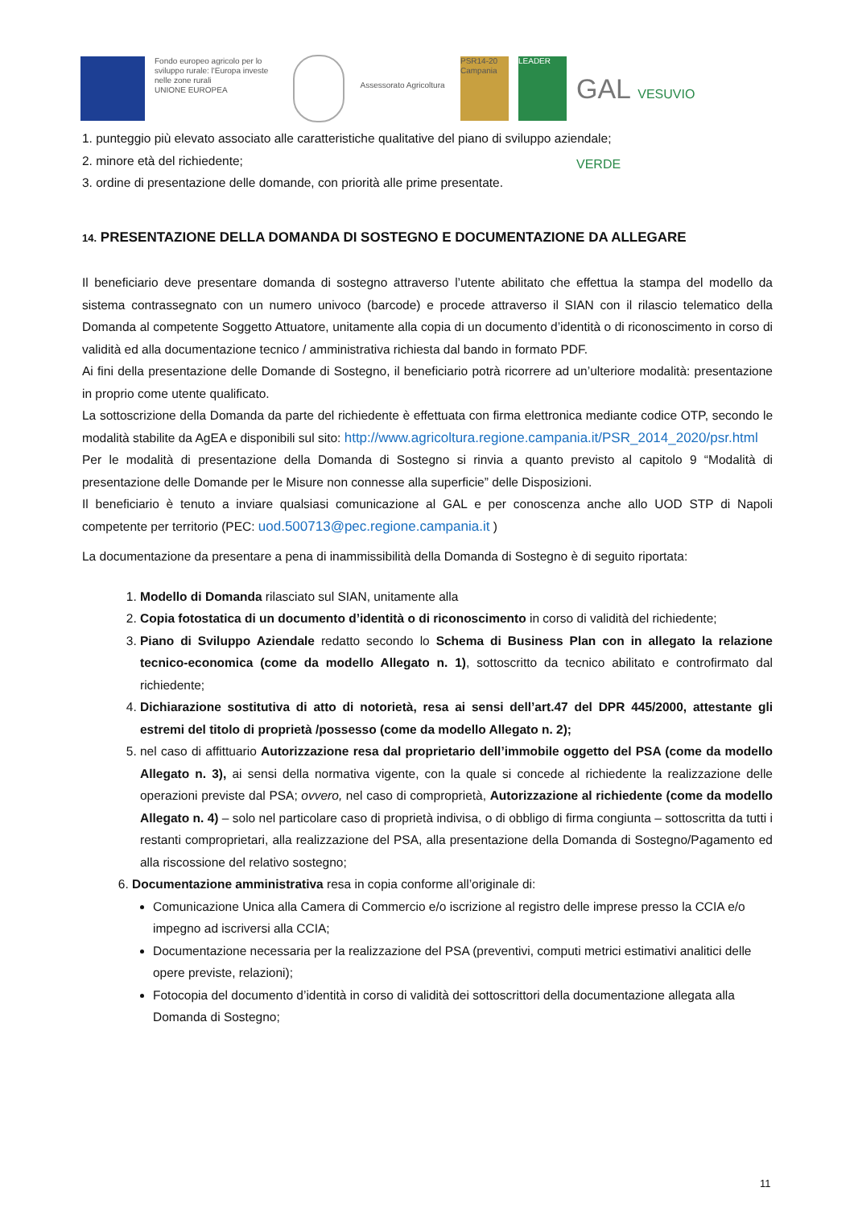Fondo europeo agricolo per lo sviluppo rurale: l'Europa investe nelle zone rurali
UNIONE EUROPEA
Assessorato Agricoltura
PSR14-20 Campania
LEADER
GAL VESUVIO VERDE
1. punteggio più elevato associato alle caratteristiche qualitative del piano di sviluppo aziendale;
2. minore età del richiedente;
3. ordine di presentazione delle domande, con priorità alle prime presentate.
14. PRESENTAZIONE DELLA DOMANDA DI SOSTEGNO E DOCUMENTAZIONE DA ALLEGARE
Il beneficiario deve presentare domanda di sostegno attraverso l’utente abilitato che effettua la stampa del modello da sistema contrassegnato con un numero univoco (barcode) e procede attraverso il SIAN con il rilascio telematico della Domanda al competente Soggetto Attuatore, unitamente alla copia di un documento d’identità o di riconoscimento in corso di validità ed alla documentazione tecnico / amministrativa richiesta dal bando in formato PDF.
Ai fini della presentazione delle Domande di Sostegno, il beneficiario potrà ricorrere ad un’ulteriore modalità: presentazione in proprio come utente qualificato.
La sottoscrizione della Domanda da parte del richiedente è effettuata con firma elettronica mediante codice OTP, secondo le modalità stabilite da AgEA e disponibili sul sito: http://www.agricoltura.regione.campania.it/PSR_2014_2020/psr.html
Per le modalità di presentazione della Domanda di Sostegno si rinvia a quanto previsto al capitolo 9 “Modalità di presentazione delle Domande per le Misure non connesse alla superficie” delle Disposizioni.
Il beneficiario è tenuto a inviare qualsiasi comunicazione al GAL e per conoscenza anche allo UOD STP di Napoli competente per territorio (PEC: uod.500713@pec.regione.campania.it )
La documentazione da presentare a pena di inammissibilità della Domanda di Sostegno è di seguito riportata:
1. Modello di Domanda rilasciato sul SIAN, unitamente alla
2. Copia fotostatica di un documento d’identità o di riconoscimento in corso di validità del richiedente;
3. Piano di Sviluppo Aziendale redatto secondo lo Schema di Business Plan con in allegato la relazione tecnico-economica (come da modello Allegato n. 1), sottoscritto da tecnico abilitato e controfirmato dal richiedente;
4. Dichiarazione sostitutiva di atto di notorietà, resa ai sensi dell’art.47 del DPR 445/2000, attestante gli estremi del titolo di proprietà /possesso (come da modello Allegato n. 2);
5. nel caso di affittuario Autorizzazione resa dal proprietario dell’immobile oggetto del PSA (come da modello Allegato n. 3), ai sensi della normativa vigente, con la quale si concede al richiedente la realizzazione delle operazioni previste dal PSA; ovvero, nel caso di comproprietà, Autorizzazione al richiedente (come da modello Allegato n. 4) – solo nel particolare caso di proprietà indivisa, o di obbligo di firma congiunta – sottoscritta da tutti i restanti comproprietari, alla realizzazione del PSA, alla presentazione della Domanda di Sostegno/Pagamento ed alla riscossione del relativo sostegno;
6. Documentazione amministrativa resa in copia conforme all’originale di:
Comunicazione Unica alla Camera di Commercio e/o iscrizione al registro delle imprese presso la CCIA e/o impegno ad iscriversi alla CCIA;
Documentazione necessaria per la realizzazione del PSA (preventivi, computi metrici estimativi analitici delle opere previste, relazioni);
Fotocopia del documento d’identità in corso di validità dei sottoscrittori della documentazione allegata alla Domanda di Sostegno;
11